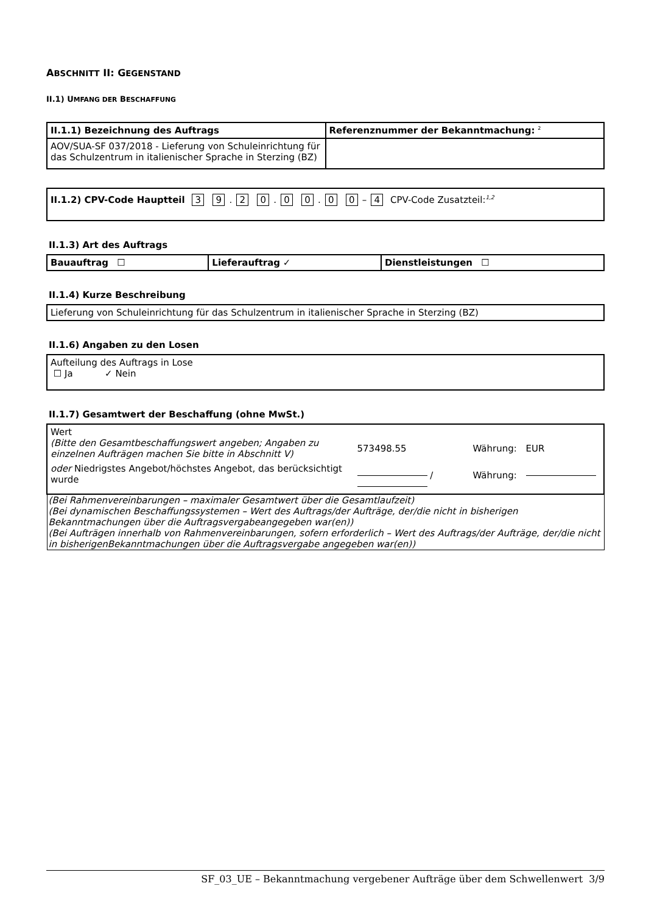ABSCHNITT II: GEGENSTAND
II.1) UMFANG DER BESCHAFFUNG
| II.1.1) Bezeichnung des Auftrags | Referenznummer der Bekanntmachung: <sup>2</sup> |
| AOV/SUA-SF 037/2018 - Lieferung von Schuleinrichtung für das Schulzentrum in italienischer Sprache in Sterzing (BZ) | |
| II.1.2) CPV-Code Hauptteil 3 9 . 2 0 . 0 0 . 0 0 – 4 CPV-Code Zusatzteil:<sup>1,2</sup> |
II.1.3) Art des Auftrags
| Bauauftrag ☐ | Lieferauftrag ✓ | Dienstleistungen ☐ |
II.1.4) Kurze Beschreibung
| Lieferung von Schuleinrichtung für das Schulzentrum in italienischer Sprache in Sterzing (BZ) |
II.1.6) Angaben zu den Losen
| Aufteilung des Auftrags in Lose ☐ Ja ✓ Nein |
II.1.7) Gesamtwert der Beschaffung (ohne MwSt.)
| Wert (Bitte den Gesamtbeschaffungswert angeben; Angaben zu einzelnen Aufträgen machen Sie bitte in Abschnitt V) | 573498.55 | Währung: | EUR |
| oder Niedrigstes Angebot/höchstes Angebot, das berücksichtigt wurde | / | Währung: | |
| (Bei Rahmenvereinbarungen – maximaler Gesamtwert über die Gesamtlaufzeit) (Bei dynamischen Beschaffungssystemen – Wert des Auftrags/der Aufträge, der/die nicht in bisherigen Bekanntmachungen über die Auftragsvergabeangegeben war(en)) (Bei Aufträgen innerhalb von Rahmenvereinbarungen, sofern erforderlich – Wert des Auftrags/der Aufträge, der/die nicht in bisherigenBekanntmachungen über die Auftragsvergabe angegeben war(en)) | | | |
SF_03_UE – Bekanntmachung vergebener Aufträge über dem Schwellenwert 3/9